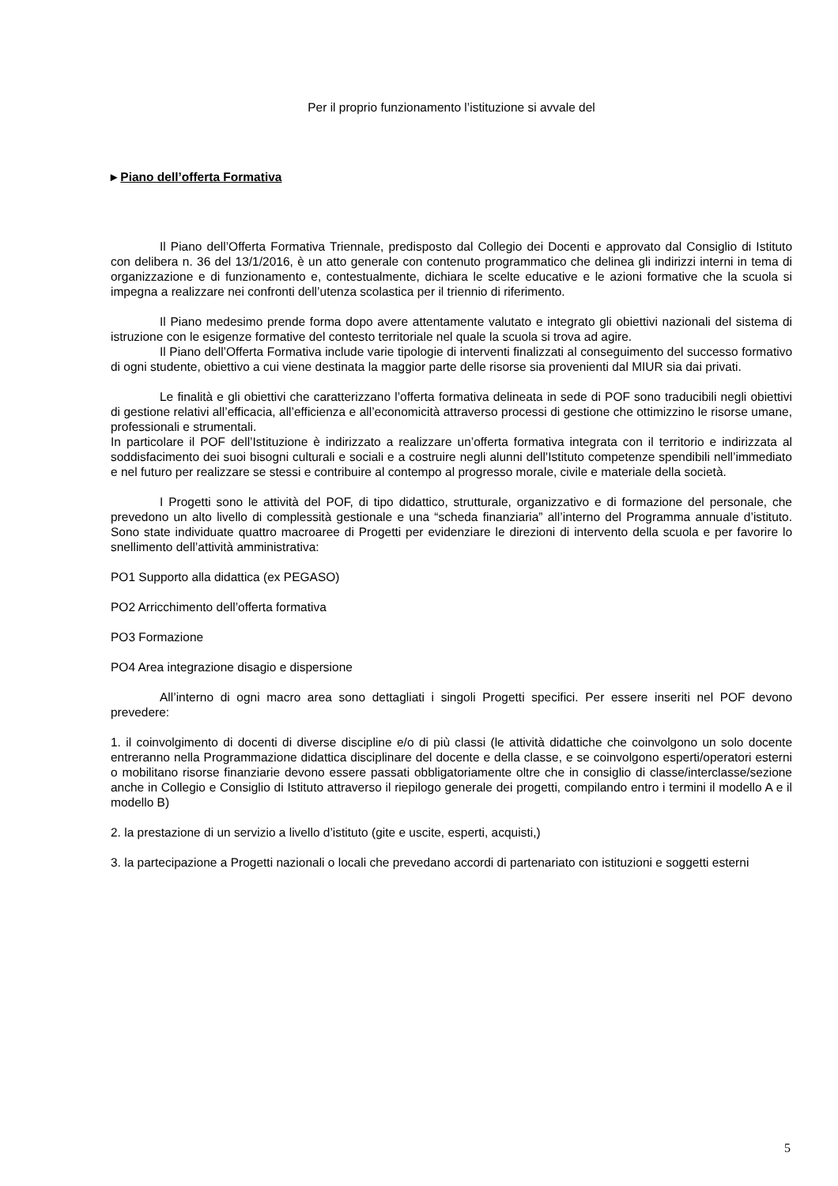Per il proprio funzionamento l’istituzione si avvale del
▸ Piano dell’offerta Formativa
Il Piano dell’Offerta Formativa Triennale, predisposto dal Collegio dei Docenti e approvato dal Consiglio di Istituto con delibera n. 36 del 13/1/2016, è un atto generale con contenuto programmatico che delinea gli indirizzi interni in tema di organizzazione e di funzionamento e, contestualmente, dichiara le scelte educative e le azioni formative che la scuola si impegna a realizzare nei confronti dell’utenza scolastica per il triennio di riferimento.
Il Piano medesimo prende forma dopo avere attentamente valutato e integrato gli obiettivi nazionali del sistema di istruzione con le esigenze formative del contesto territoriale nel quale la scuola si trova ad agire.
Il Piano dell’Offerta Formativa include varie tipologie di interventi finalizzati al conseguimento del successo formativo di ogni studente, obiettivo a cui viene destinata la maggior parte delle risorse sia provenienti dal MIUR sia dai privati.
Le finalità e gli obiettivi che caratterizzano l’offerta formativa delineata in sede di POF sono traducibili negli obiettivi di gestione relativi all’efficacia, all’efficienza e all’economicità attraverso processi di gestione che ottimizzino le risorse umane, professionali e strumentali.
In particolare il POF dell’Istituzione è indirizzato a realizzare un’offerta formativa integrata con il territorio e indirizzata al soddisfacimento dei suoi bisogni culturali e sociali e a costruire negli alunni dell’Istituto competenze spendibili nell’immediato e nel futuro per realizzare se stessi e contribuire al contempo al progresso morale, civile e materiale della società.
I Progetti sono le attività del POF, di tipo didattico, strutturale, organizzativo e di formazione del personale, che prevedono un alto livello di complessità gestionale e una “scheda finanziaria” all’interno del Programma annuale d’istituto. Sono state individuate quattro macroaree di Progetti per evidenziare le direzioni di intervento della scuola e per favorire lo snellimento dell’attività amministrativa:
PO1 Supporto alla didattica (ex PEGASO)
PO2 Arricchimento dell’offerta formativa
PO3 Formazione
PO4 Area integrazione disagio e dispersione
All’interno di ogni macro area sono dettagliati i singoli Progetti specifici. Per essere inseriti nel POF devono prevedere:
1. il coinvolgimento di docenti di diverse discipline e/o di più classi (le attività didattiche che coinvolgono un solo docente entreranno nella Programmazione didattica disciplinare del docente e della classe, e se coinvolgono esperti/operatori esterni o mobilitano risorse finanziarie devono essere passati obbligatoriamente oltre che in consiglio di classe/interclasse/sezione anche in Collegio e Consiglio di Istituto attraverso il riepilogo generale dei progetti, compilando entro i termini il modello A e il modello B)
2. la prestazione di un servizio a livello d’istituto (gite e uscite, esperti, acquisti,)
3. la partecipazione a Progetti nazionali o locali che prevedano accordi di partenariato con istituzioni e soggetti esterni
5